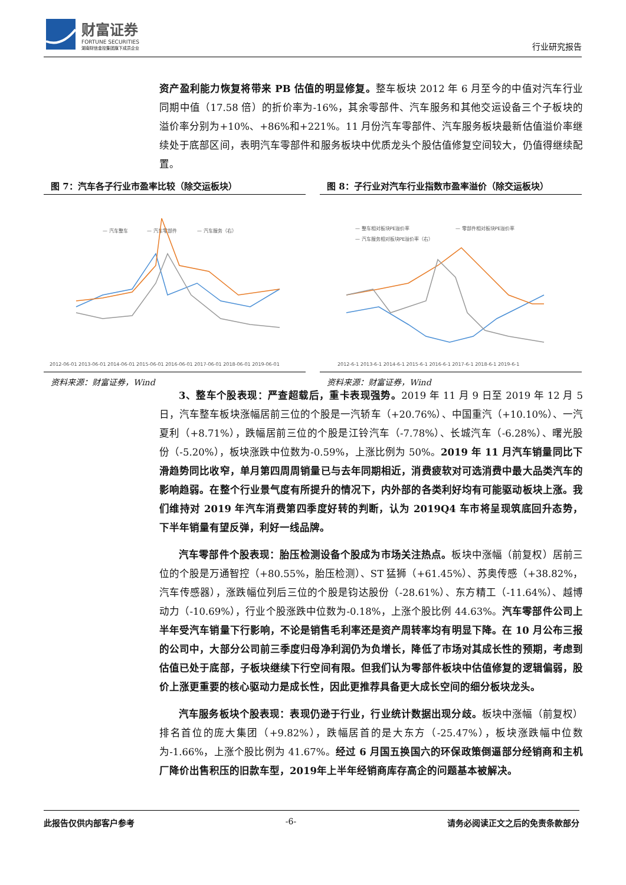财富证券
FORTUNE SECURITIES
湖南财信金控集团旗下成员企业
行业研究报告
资产盈利能力恢复将带来 PB 估值的明显修复。整车板块 2012 年 6 月至今的中值对汽车行业同期中值（17.58 倍）的折价率为-16%，其余零部件、汽车服务和其他交运设备三个子板块的溢价率分别为+10%、+86%和+221%。11 月份汽车零部件、汽车服务板块最新估值溢价率继续处于底部区间，表明汽车零部件和服务板块中优质龙头个股估值修复空间较大，仍值得继续配置。
图 7：汽车各子行业市盈率比较（除交运板块）
— 汽车整车
— 汽车零部件
— 汽车服务（右）
2012-06-01 2013-06-01 2014-06-01 2015-06-01 2016-06-01 2017-06-01 2018-06-01 2019-06-01
资料来源：财富证券，Wind
图 8：子行业对汽车行业指数市盈率溢价（除交运板块）
— 整车相对板块PE溢价率
— 零部件相对板块PE溢价率
— 汽车服务相对板块PE溢价率（右）
2012-6-1 2013-6-1 2014-6-1 2015-6-1 2016-6-1 2017-6-1 2018-6-1 2019-6-1
资料来源：财富证券，Wind
3、整车个股表现：严查超载后，重卡表现强势。2019 年 11 月 9 日至 2019 年 12 月 5 日，汽车整车板块涨幅居前三位的个股是一汽轿车（+20.76%）、中国重汽（+10.10%）、一汽夏利（+8.71%），跌幅居前三位的个股是江铃汽车（-7.78%）、长城汽车（-6.28%）、曙光股份（-5.20%），板块涨跌中位数为-0.59%，上涨比例为 50%。2019 年 11 月汽车销量同比下滑趋势同比收窄，单月第四周周销量已与去年同期相近，消费疲软对可选消费中最大品类汽车的影响趋弱。在整个行业景气度有所提升的情况下，内外部的各类利好均有可能驱动板块上涨。我们维持对 2019 年汽车消费第四季度好转的判断，认为 2019Q4 车市将呈现筑底回升态势，下半年销量有望反弹，利好一线品牌。
汽车零部件个股表现：胎压检测设备个股成为市场关注热点。板块中涨幅（前复权）居前三位的个股是万通智控（+80.55%，胎压检测）、ST 猛狮（+61.45%）、苏奥传感（+38.82%，汽车传感器），涨跌幅位列后三位的个股是钧达股份（-28.61%）、东方精工（-11.64%）、越博动力（-10.69%），行业个股涨跌中位数为-0.18%，上涨个股比例 44.63%。汽车零部件公司上半年受汽车销量下行影响，不论是销售毛利率还是资产周转率均有明显下降。在 10 月公布三报的公司中，大部分公司前三季度归母净利润仍为负增长，降低了市场对其成长性的预期，考虑到估值已处于底部，子板块继续下行空间有限。但我们认为零部件板块中估值修复的逻辑偏弱，股价上涨更重要的核心驱动力是成长性，因此更推荐具备更大成长空间的细分板块龙头。
汽车服务板块个股表现：表现仍逊于行业，行业统计数据出现分歧。板块中涨幅（前复权）排名首位的庞大集团（+9.82%），跌幅居首的是大东方（-25.47%），板块涨跌幅中位数为-1.66%，上涨个股比例为 41.67%。经过 6 月国五换国六的环保政策倒逼部分经销商和主机厂降价出售积压的旧款车型，2019年上半年经销商库存高企的问题基本被解决。
此报告仅供内部客户参考 -6- 请务必阅读正文之后的免责条款部分